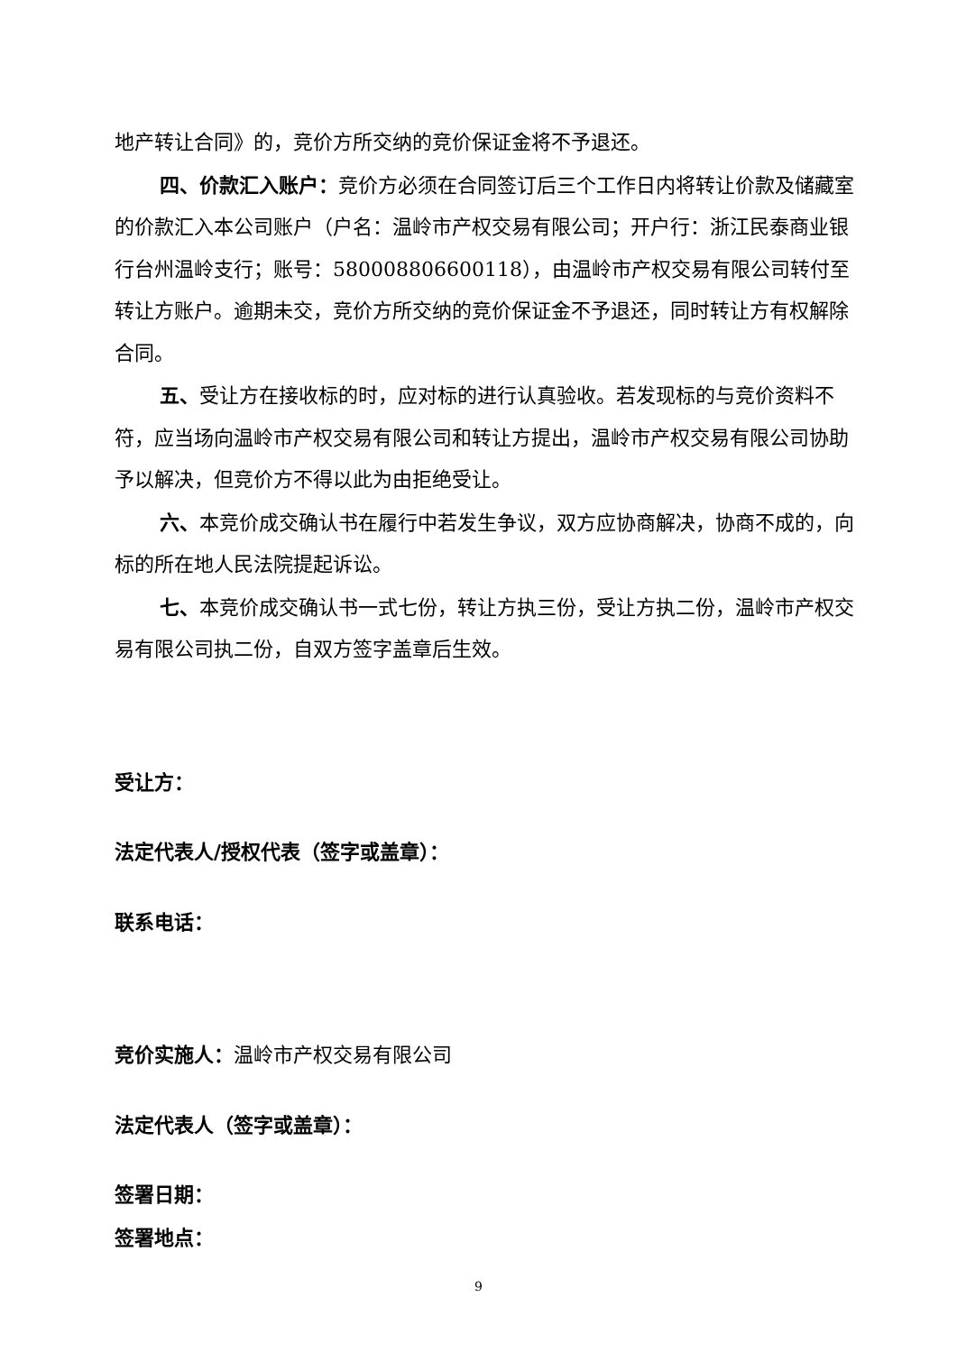地产转让合同》的，竞价方所交纳的竞价保证金将不予退还。
四、价款汇入账户：竞价方必须在合同签订后三个工作日内将转让价款及储藏室的价款汇入本公司账户（户名：温岭市产权交易有限公司；开户行：浙江民泰商业银行台州温岭支行；账号：580008806600118），由温岭市产权交易有限公司转付至转让方账户。逾期未交，竞价方所交纳的竞价保证金不予退还，同时转让方有权解除合同。
五、受让方在接收标的时，应对标的进行认真验收。若发现标的与竞价资料不符，应当场向温岭市产权交易有限公司和转让方提出，温岭市产权交易有限公司协助予以解决，但竞价方不得以此为由拒绝受让。
六、本竞价成交确认书在履行中若发生争议，双方应协商解决，协商不成的，向标的所在地人民法院提起诉讼。
七、本竞价成交确认书一式七份，转让方执三份，受让方执二份，温岭市产权交易有限公司执二份，自双方签字盖章后生效。
受让方：
法定代表人/授权代表（签字或盖章）：
联系电话：
竞价实施人：温岭市产权交易有限公司
法定代表人（签字或盖章）：
签署日期：
签署地点：
9